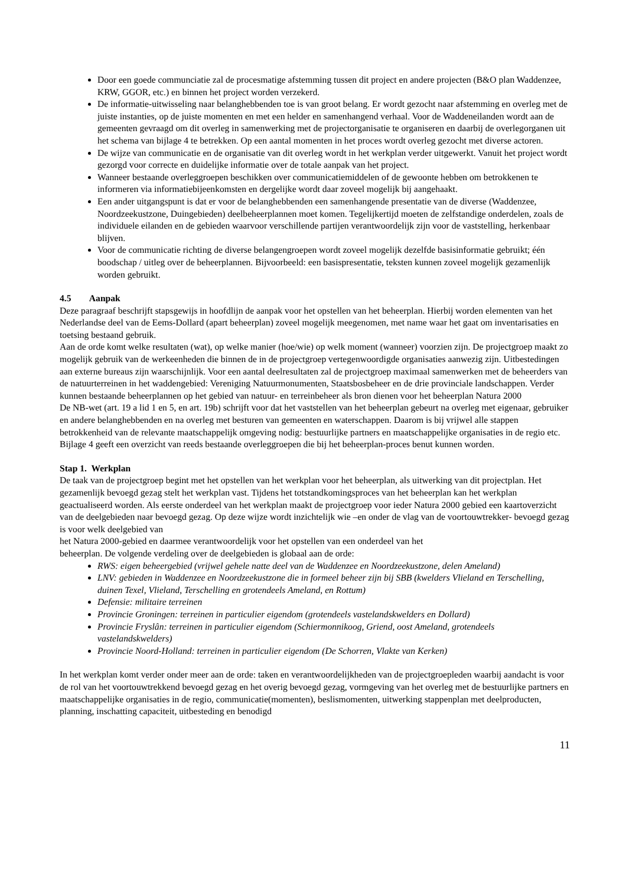Door een goede communciatie zal de procesmatige afstemming tussen dit project en andere projecten (B&O plan Waddenzee, KRW, GGOR, etc.) en binnen het project worden verzekerd.
De informatie-uitwisseling naar belanghebbenden toe is van groot belang. Er wordt gezocht naar afstemming en overleg met de juiste instanties, op de juiste momenten en met een helder en samenhangend verhaal. Voor de Waddeneilanden wordt aan de gemeenten gevraagd om dit overleg in samenwerking met de projectorganisatie te organiseren en daarbij de overlegorganen uit het schema van bijlage 4 te betrekken. Op een aantal momenten in het proces wordt overleg gezocht met diverse actoren.
De wijze van communicatie en de organisatie van dit overleg wordt in het werkplan verder uitgewerkt. Vanuit het project wordt gezorgd voor correcte en duidelijke informatie over de totale aanpak van het project.
Wanneer bestaande overleggroepen beschikken over communicatiemiddelen of de gewoonte hebben om betrokkenen te informeren via informatiebijeenkomsten en dergelijke wordt daar zoveel mogelijk bij aangehaakt.
Een ander uitgangspunt is dat er voor de belanghebbenden een samenhangende presentatie van de diverse (Waddenzee, Noordzeekustzone, Duingebieden) deelbeheerplannen moet komen. Tegelijkertijd moeten de zelfstandige onderdelen, zoals de individuele eilanden en de gebieden waarvoor verschillende partijen verantwoordelijk zijn voor de vaststelling, herkenbaar blijven.
Voor de communicatie richting de diverse belangengroepen wordt zoveel mogelijk dezelfde basisinformatie gebruikt; één boodschap / uitleg over de beheerplannen. Bijvoorbeeld: een basispresentatie, teksten kunnen zoveel mogelijk gezamenlijk worden gebruikt.
4.5 Aanpak
Deze paragraaf beschrijft stapsgewijs in hoofdlijn de aanpak voor het opstellen van het beheerplan. Hierbij worden elementen van het Nederlandse deel van de Eems-Dollard (apart beheerplan) zoveel mogelijk meegenomen, met name waar het gaat om inventarisaties en toetsing bestaand gebruik.
Aan de orde komt welke resultaten (wat), op welke manier (hoe/wie) op welk moment (wanneer) voorzien zijn. De projectgroep maakt zo mogelijk gebruik van de werkeenheden die binnen de in de projectgroep vertegenwoordigde organisaties aanwezig zijn. Uitbestedingen aan externe bureaus zijn waarschijnlijk. Voor een aantal deelresultaten zal de projectgroep maximaal samenwerken met de beheerders van de natuurterreinen in het waddengebied: Vereniging Natuurmonumenten, Staatsbosbeheer en de drie provinciale landschappen. Verder kunnen bestaande beheerplannen op het gebied van natuur- en terreinbeheer als bron dienen voor het beheerplan Natura 2000
De NB-wet (art. 19 a lid 1 en 5, en art. 19b) schrijft voor dat het vaststellen van het beheerplan gebeurt na overleg met eigenaar, gebruiker en andere belanghebbenden en na overleg met besturen van gemeenten en waterschappen. Daarom is bij vrijwel alle stappen betrokkenheid van de relevante maatschappelijk omgeving nodig: bestuurlijke partners en maatschappelijke organisaties in de regio etc. Bijlage 4 geeft een overzicht van reeds bestaande overleggroepen die bij het beheerplan-proces benut kunnen worden.
Stap 1. Werkplan
De taak van de projectgroep begint met het opstellen van het werkplan voor het beheerplan, als uitwerking van dit projectplan. Het gezamenlijk bevoegd gezag stelt het werkplan vast. Tijdens het totstandkomingsproces van het beheerplan kan het werkplan geactualiseerd worden. Als eerste onderdeel van het werkplan maakt de projectgroep voor ieder Natura 2000 gebied een kaartoverzicht van de deelgebieden naar bevoegd gezag. Op deze wijze wordt inzichtelijk wie –en onder de vlag van de voortouwtrekker- bevoegd gezag is voor welk deelgebied van
het Natura 2000-gebied en daarmee verantwoordelijk voor het opstellen van een onderdeel van het
beheerplan. De volgende verdeling over de deelgebieden is globaal aan de orde:
RWS: eigen beheergebied (vrijwel gehele natte deel van de Waddenzee en Noordzeekustzone, delen Ameland)
LNV: gebieden in Waddenzee en Noordzeekustzone die in formeel beheer zijn bij SBB (kwelders Vlieland en Terschelling, duinen Texel, Vlieland, Terschelling en grotendeels Ameland, en Rottum)
Defensie: militaire terreinen
Provincie Groningen: terreinen in particulier eigendom (grotendeels vastelandskwelders en Dollard)
Provincie Fryslân: terreinen in particulier eigendom (Schiermonnikoog, Griend, oost Ameland, grotendeels vastelandskwelders)
Provincie Noord-Holland: terreinen in particulier eigendom (De Schorren, Vlakte van Kerken)
In het werkplan komt verder onder meer aan de orde: taken en verantwoordelijkheden van de projectgroepleden waarbij aandacht is voor de rol van het voortouwtrekkend bevoegd gezag en het overig bevoegd gezag, vormgeving van het overleg met de bestuurlijke partners en maatschappelijke organisaties in de regio, communicatie(momenten), beslismomenten, uitwerking stappenplan met deelproducten, planning, inschatting capaciteit, uitbesteding en benodigd
11